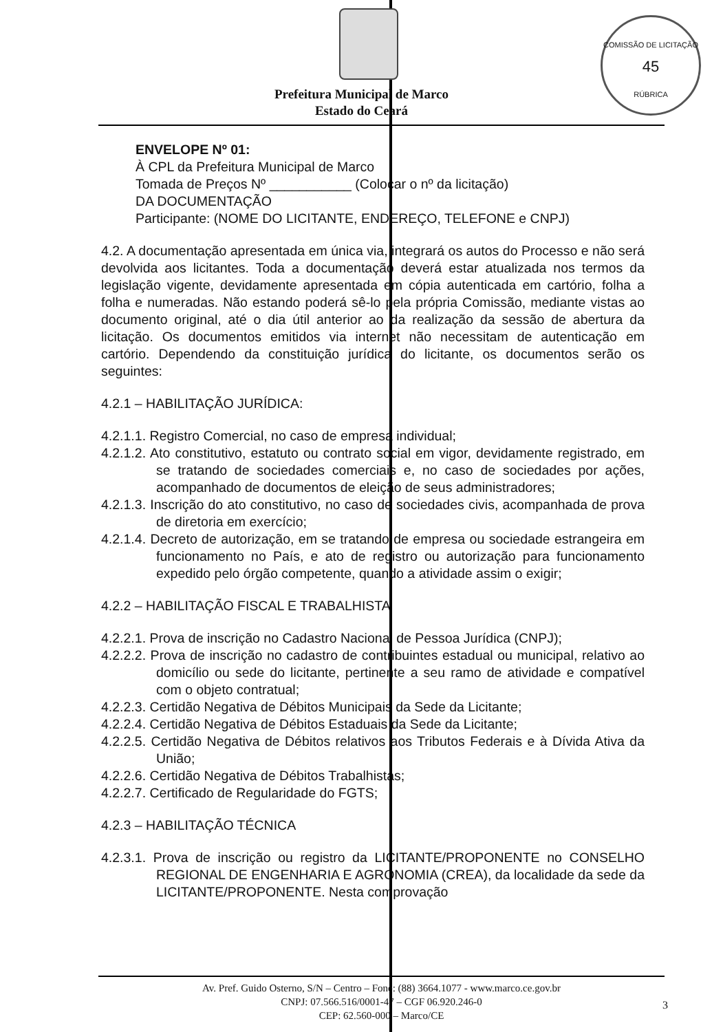COMISSÃO DE LICITAÇÃO
45
RÚBRICA
Prefeitura Municipal de Marco
Estado do Ceará
ENVELOPE Nº 01:
À CPL da Prefeitura Municipal de Marco
Tomada de Preços Nº ___________ (Colocar o nº da licitação)
DA DOCUMENTAÇÃO
Participante: (NOME DO LICITANTE, ENDEREÇO, TELEFONE e CNPJ)
4.2. A documentação apresentada em única via, integrará os autos do Processo e não será devolvida aos licitantes. Toda a documentação deverá estar atualizada nos termos da legislação vigente, devidamente apresentada em cópia autenticada em cartório, folha a folha e numeradas. Não estando poderá sê-lo pela própria Comissão, mediante vistas ao documento original, até o dia útil anterior ao da realização da sessão de abertura da licitação. Os documentos emitidos via internet não necessitam de autenticação em cartório. Dependendo da constituição jurídica do licitante, os documentos serão os seguintes:
4.2.1 – HABILITAÇÃO JURÍDICA:
4.2.1.1. Registro Comercial, no caso de empresa individual;
4.2.1.2. Ato constitutivo, estatuto ou contrato social em vigor, devidamente registrado, em se tratando de sociedades comerciais e, no caso de sociedades por ações, acompanhado de documentos de eleição de seus administradores;
4.2.1.3. Inscrição do ato constitutivo, no caso de sociedades civis, acompanhada de prova de diretoria em exercício;
4.2.1.4. Decreto de autorização, em se tratando de empresa ou sociedade estrangeira em funcionamento no País, e ato de registro ou autorização para funcionamento expedido pelo órgão competente, quando a atividade assim o exigir;
4.2.2 – HABILITAÇÃO FISCAL E TRABALHISTA
4.2.2.1. Prova de inscrição no Cadastro Nacional de Pessoa Jurídica (CNPJ);
4.2.2.2. Prova de inscrição no cadastro de contribuintes estadual ou municipal, relativo ao domicílio ou sede do licitante, pertinente a seu ramo de atividade e compatível com o objeto contratual;
4.2.2.3. Certidão Negativa de Débitos Municipais da Sede da Licitante;
4.2.2.4. Certidão Negativa de Débitos Estaduais da Sede da Licitante;
4.2.2.5. Certidão Negativa de Débitos relativos aos Tributos Federais e à Dívida Ativa da União;
4.2.2.6. Certidão Negativa de Débitos Trabalhistas;
4.2.2.7. Certificado de Regularidade do FGTS;
4.2.3 – HABILITAÇÃO TÉCNICA
4.2.3.1. Prova de inscrição ou registro da LICITANTE/PROPONENTE no CONSELHO REGIONAL DE ENGENHARIA E AGRONOMIA (CREA), da localidade da sede da LICITANTE/PROPONENTE. Nesta comprovação
Av. Pref. Guido Osterno, S/N – Centro – Fone: (88) 3664.1077 - www.marco.ce.gov.br
CNPJ: 07.566.516/0001-47 – CGF 06.920.246-0
CEP: 62.560-000 – Marco/CE
3